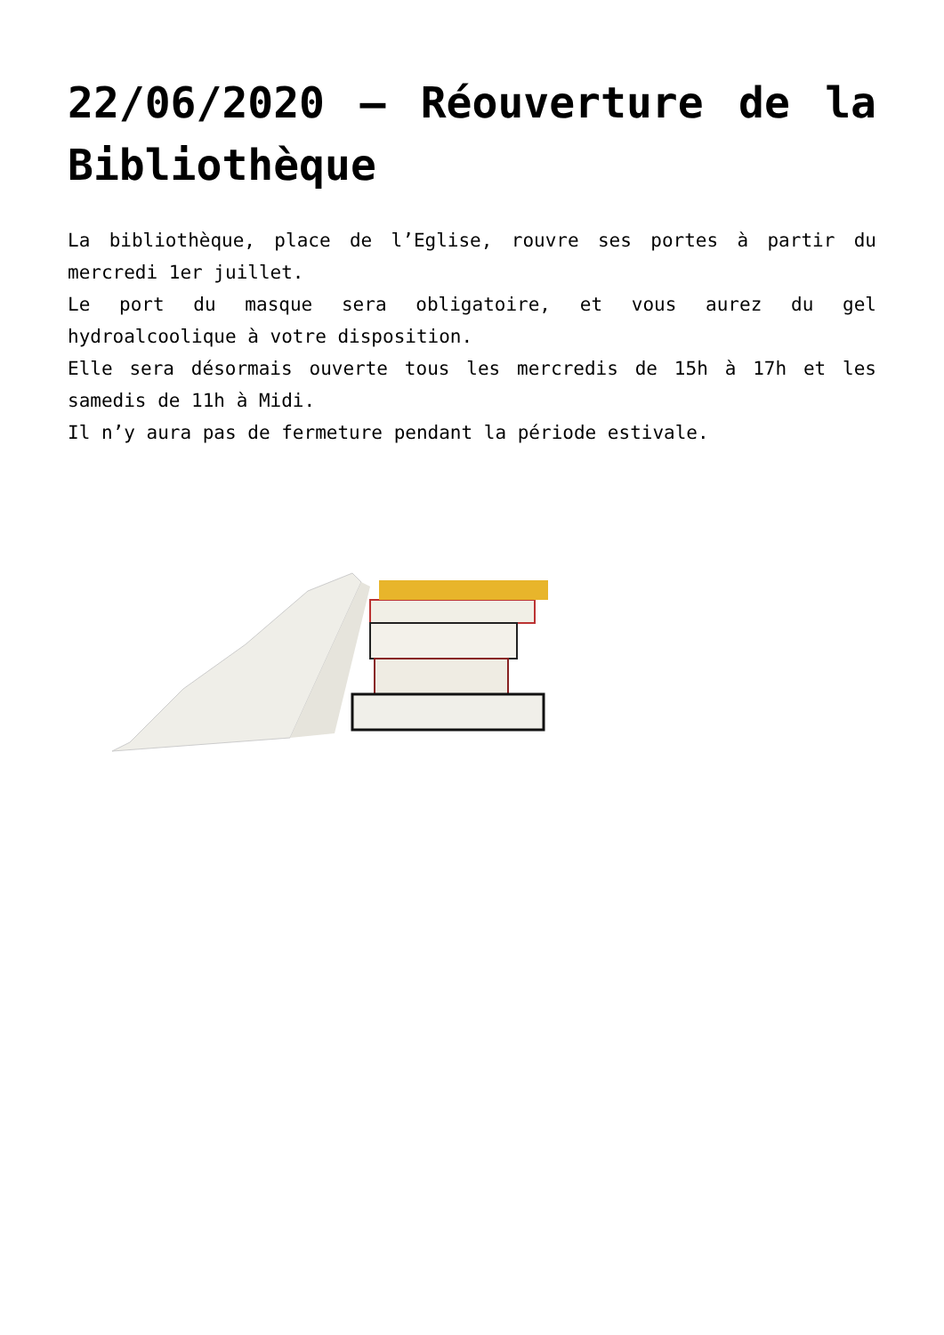22/06/2020 – Réouverture de la Bibliothèque
La bibliothèque, place de l’Eglise, rouvre ses portes à partir du mercredi 1er juillet.
Le port du masque sera obligatoire, et vous aurez du gel hydroalcoolique à votre disposition.
Elle sera désormais ouverte tous les mercredis de 15h à 17h et les samedis de 11h à Midi.
Il n’y aura pas de fermeture pendant la période estivale.